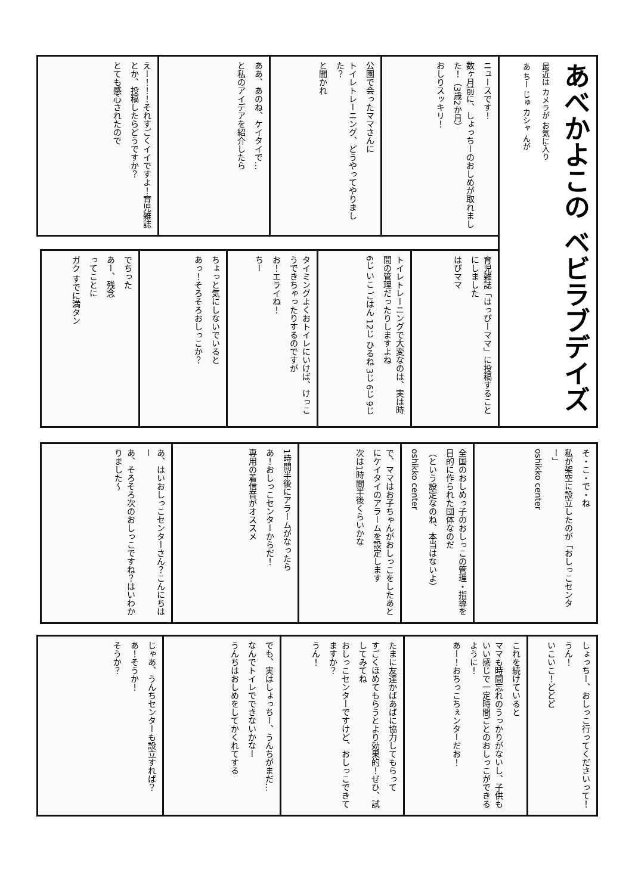あべかよこの ベビラブデイズ
最近は カメラが お気に入り
あ ちー じゅ カシャ んが
ニュースです！
数ヶ月前に、しょっちーのおしめが取れました！（3歳2か月）
おしりスッキリ！
公園で会ったママさんに
トイレトレーニング、どうやってやりました？
と聞かれ
ああ、あのね、ケイタイで…
と私のアイデアを紹介したら
えー！！！それすごくイイですよ！育児雑誌とか、投稿したらどうですか？
とても感心されたので
育児雑誌「はっぴーママ」に投稿することにしました
はぴママ
トイレトレーニングで大変なのは、実は時間の管理だったりしますよね
6じ いこ ごはん 12じ ひるね 3じ 6じ 9じ
タイミングよくおトイレにいけば、けっこうできちゃったりするのですが
お！エライね！
ちー
ちょっと気にしないでいると
あっ！そろそろおしっこか？
でちった
あー、残念
ってことに
ガク すでに満タン
そ・こ・で・ね
私が架空に設立したのが「おしっこセンター」
oshikko center
全国のおしめっ子のおしっこの管理・指導を目的に作られた団体なのだ
（という設定なのね、本当はないよ）
oshikko center
で、ママはお子ちゃんがおしっこをしたあとにケイタイのアラームを設定します
次は1時間半後くらいかな
1時間半後にアラームがなったら
あ！おしっこセンターからだ！
専用の着信音がオススメ
あ、はいおしっこセンターさん？こんにちはー
あ、そろそろ次のおしっこですね？はいわかりました〜
しょっちー、おしっこ行ってくださいって！
うん！
いこいこ！どどど
これを続けていると
ママも時間忘れのうっかりがないし、子供もいい感じで一定時間ごとのおしっこができるように！
あー！おちっこちぇンターだお！
たまに友達かばあばに協力してもらって
すごくほめてもらうとより効果的！ぜひ、試してみてね
おしっこセンターですけど、おしっこできてますか？
うん！
でも、実はしょっちー、うんちがまだ…
なんでトイレでできないかなー
うんちはおしめをしてかくれてする
じゃあ、うんちセンターも設立すれば？
あ！そうか！
そうか？